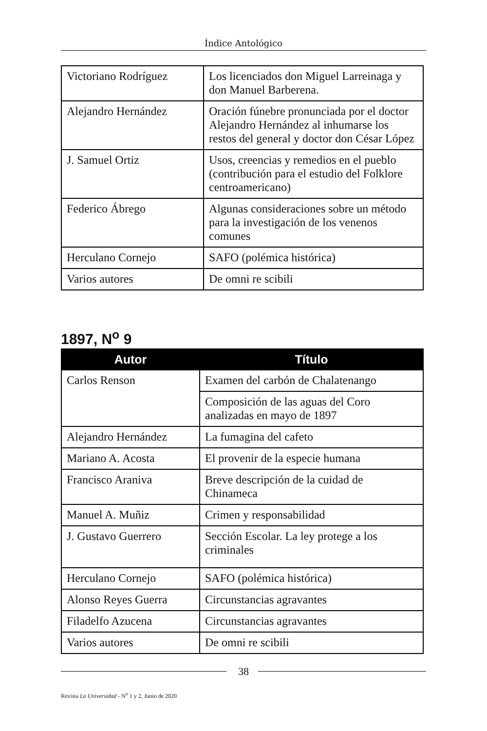Índice Antológico
| Victoriano Rodríguez | Los licenciados don Miguel Larreinaga y don Manuel Barberena. |
| Alejandro Hernández | Oración fúnebre pronunciada por el doctor Alejandro Hernández al inhumarse los restos del general y doctor don César López |
| J. Samuel Ortiz | Usos, creencias y remedios en el pueblo (contribución para el estudio del Folklore centroamericano) |
| Federico Ábrego | Algunas consideraciones sobre un método para la investigación de los venenos comunes |
| Herculano Cornejo | SAFO (polémica histórica) |
| Varios autores | De omni re scibili |
1897, N<sup>o</sup> 9
| Autor | Título |
| --- | --- |
| Carlos Renson | Examen del carbón de Chalatenango |
| | Composición de las aguas del Coro analizadas en mayo de 1897 |
| Alejandro Hernández | La fumagina del cafeto |
| Mariano A. Acosta | El provenir de la especie humana |
| Francisco Araniva | Breve descripción de la cuidad de Chinameca |
| Manuel A. Muñiz | Crimen y responsabilidad |
| J. Gustavo Guerrero | Sección Escolar. La ley protege a los criminales |
| Herculano Cornejo | SAFO (polémica histórica) |
| Alonso Reyes Guerra | Circunstancias agravantes |
| Filadelfo Azucena | Circunstancias agravantes |
| Varios autores | De omni re scibili |
38
Revista La Universidad - N<sup>o</sup> 1 y 2, Junio de 2020